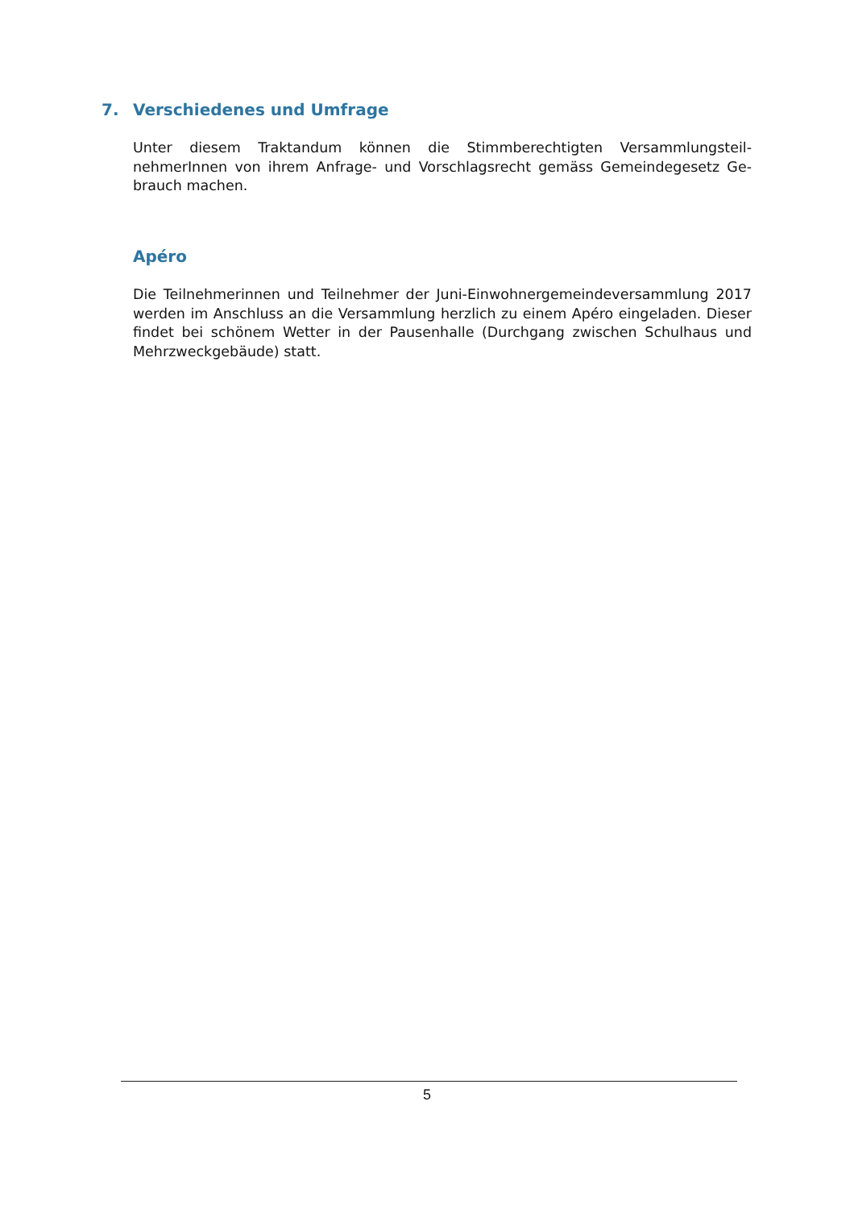7. Verschiedenes und Umfrage
Unter diesem Traktandum können die Stimmberechtigten Versammlungsteil-nehmerInnen von ihrem Anfrage- und Vorschlagsrecht gemäss Gemeindegesetz Ge-brauch machen.
Apéro
Die Teilnehmerinnen und Teilnehmer der Juni-Einwohnergemeindeversammlung 2017 werden im Anschluss an die Versammlung herzlich zu einem Apéro eingeladen. Dieser findet bei schönem Wetter in der Pausenhalle (Durchgang zwischen Schulhaus und Mehrzweckgebäude) statt.
5